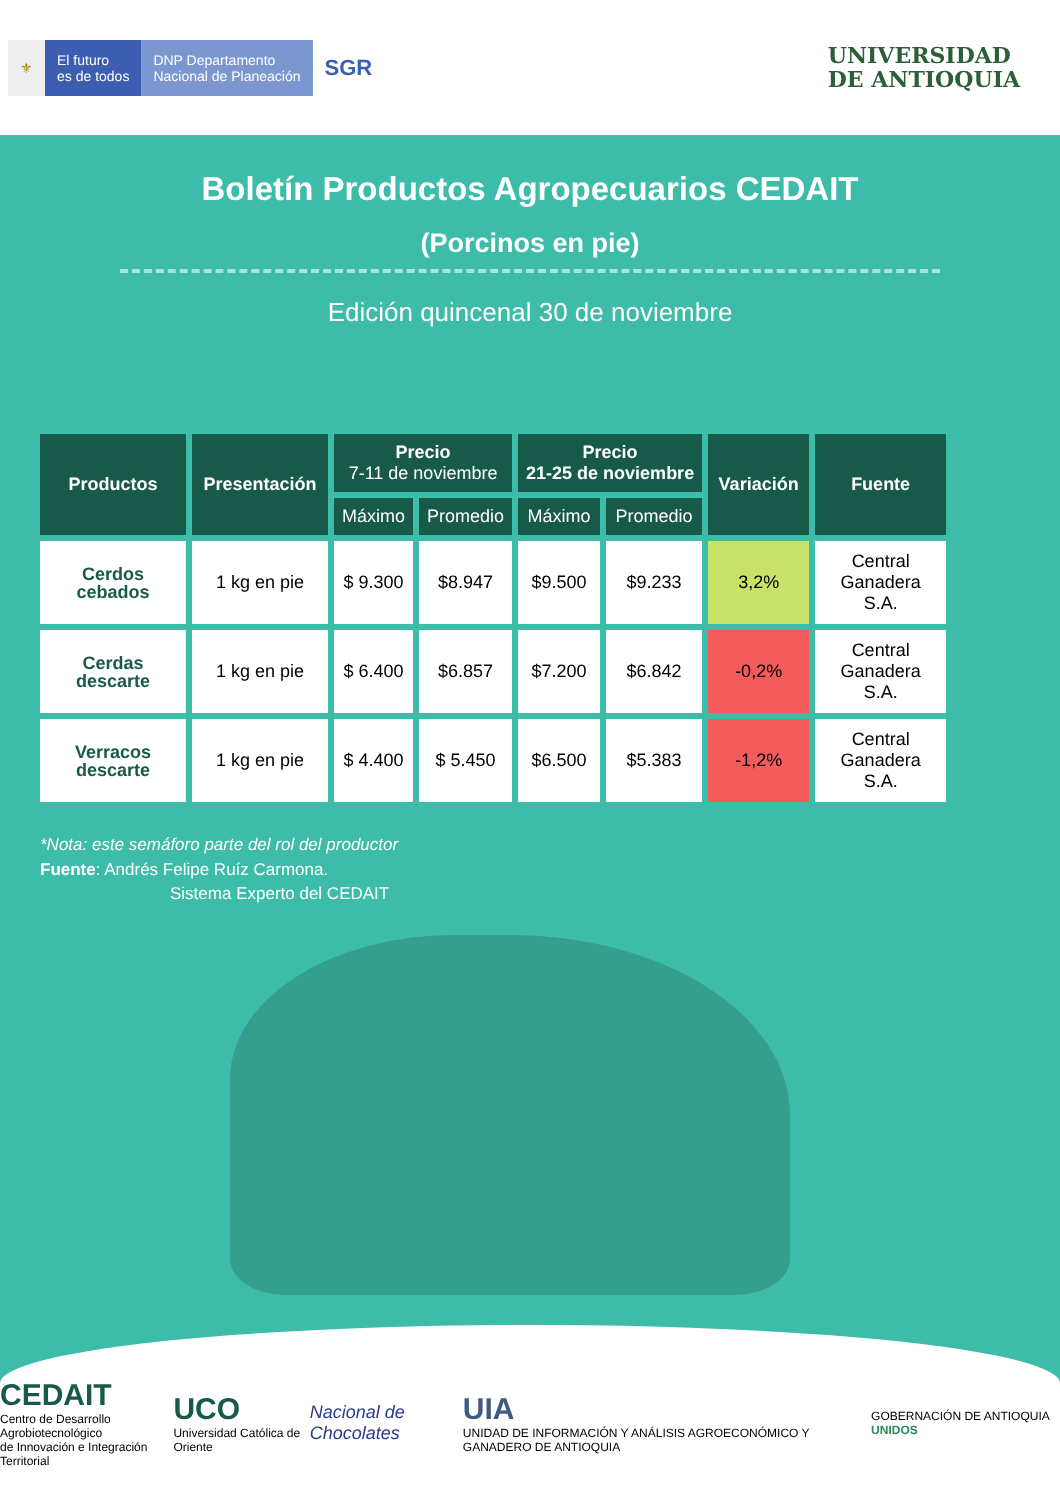⚜
El futuro
es de todos
DNP Departamento
Nacional de Planeación
SGR
UNIVERSIDAD
DE ANTIOQUIA
Boletín Productos Agropecuarios CEDAIT
(Porcinos en pie)
Edición quincenal 30 de noviembre
| Productos | Presentación | Precio 7-11 de noviembre | | Precio 21-25 de noviembre | | Variación | Fuente |
| --- | --- | --- | --- | --- | --- | --- | --- |
| | | Máximo | Promedio | Máximo | Promedio | | |
| Cerdos cebados | 1 kg en pie | $ 9.300 | $8.947 | $9.500 | $9.233 | 3,2% | Central Ganadera S.A. |
| Cerdas descarte | 1 kg en pie | $ 6.400 | $6.857 | $7.200 | $6.842 | -0,2% | Central Ganadera S.A. |
| Verracos descarte | 1 kg en pie | $ 4.400 | $ 5.450 | $6.500 | $5.383 | -1,2% | Central Ganadera S.A. |
*Nota: este semáforo parte del rol del productor
Fuente: Andrés Felipe Ruíz Carmona.
Sistema Experto del CEDAIT
CEDAIT
Centro de Desarrollo Agrobiotecnológico
de Innovación e Integración Territorial
UCO
Universidad Católica de Oriente
Nacional de Chocolates
UIA
UNIDAD DE INFORMACIÓN Y ANÁLISIS AGROECONÓMICO Y GANADERO DE ANTIOQUIA
GOBERNACIÓN DE ANTIOQUIA UNIDOS